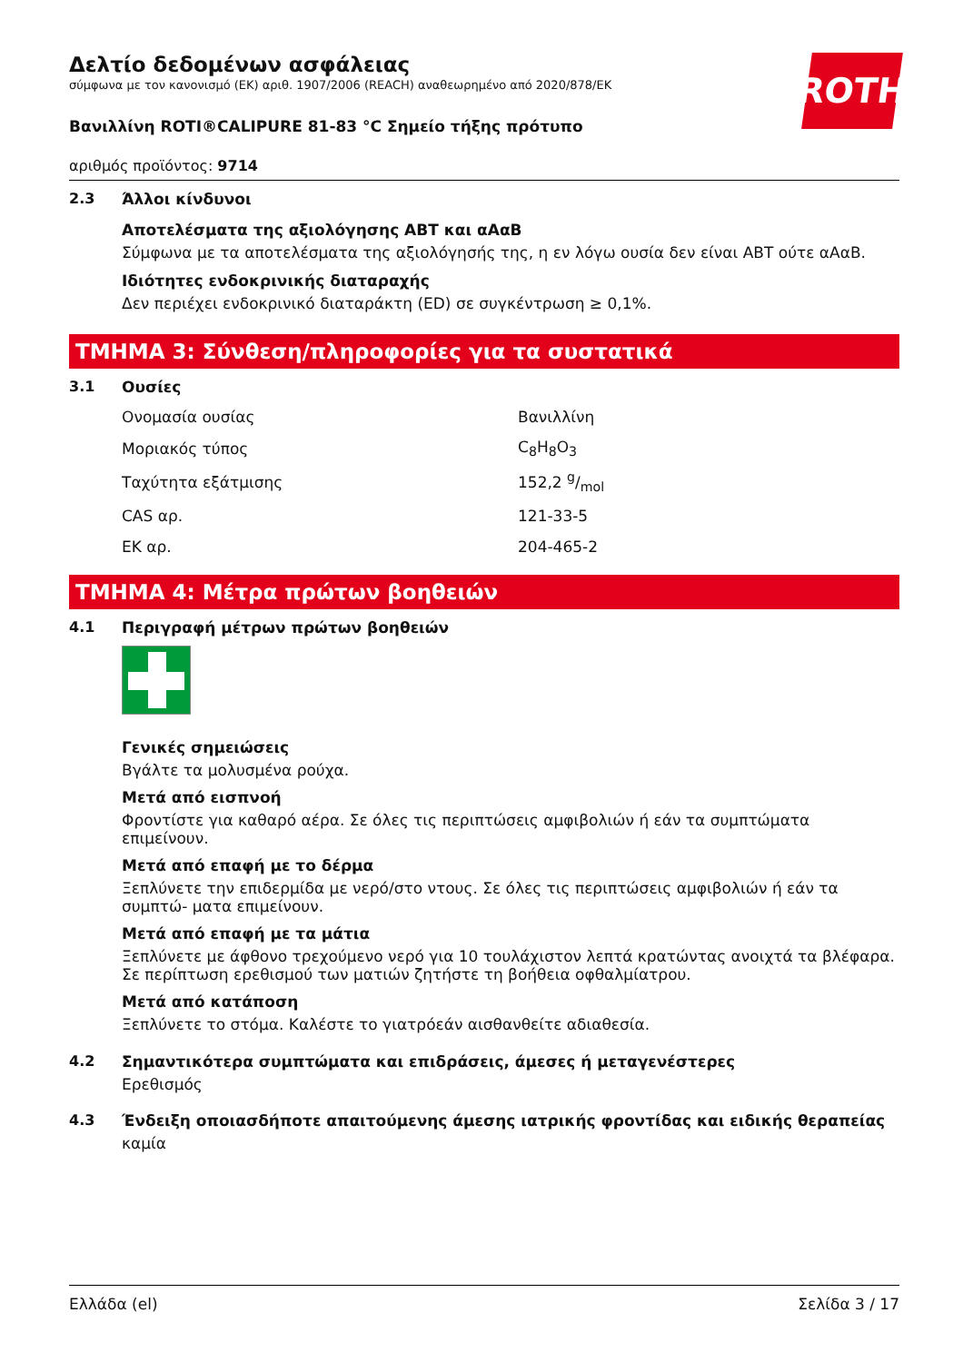ROTH
Δελτίο δεδομένων ασφάλειας
σύμφωνα με τον κανονισμό (ΕΚ) αριθ. 1907/2006 (REACH) αναθεωρημένο από 2020/878/ΕΚ
Βανιλλίνη ROTI®CALIPURE 81-83 °C Σημείο τήξης πρότυπο
αριθμός προϊόντος: 9714
2.3 Άλλοι κίνδυνοι
Αποτελέσματα της αξιολόγησης ΑΒΤ και αΑαΒ
Σύμφωνα με τα αποτελέσματα της αξιολόγησής της, η εν λόγω ουσία δεν είναι ΑΒΤ ούτε αΑαΒ.
Ιδιότητες ενδοκρινικής διαταραχής
Δεν περιέχει ενδοκρινικό διαταράκτη (ED) σε συγκέντρωση ≥ 0,1%.
ΤΜΗΜΑ 3: Σύνθεση/πληροφορίες για τα συστατικά
3.1 Ουσίες
| Ονομασία ουσίας | Βανιλλίνη |
| Μοριακός τύπος | C<sub>8</sub>H<sub>8</sub>O<sub>3</sub> |
| Ταχύτητα εξάτμισης | 152,2 g/mol |
| CAS αρ. | 121-33-5 |
| ΕΚ αρ. | 204-465-2 |
ΤΜΗΜΑ 4: Μέτρα πρώτων βοηθειών
4.1 Περιγραφή μέτρων πρώτων βοηθειών
Γενικές σημειώσεις
Βγάλτε τα μολυσμένα ρούχα.
Μετά από εισπνοή
Φροντίστε για καθαρό αέρα. Σε όλες τις περιπτώσεις αμφιβολιών ή εάν τα συμπτώματα επιμείνουν.
Μετά από επαφή με το δέρμα
Ξεπλύνετε την επιδερμίδα με νερό/στο ντους. Σε όλες τις περιπτώσεις αμφιβολιών ή εάν τα συμπτώ- ματα επιμείνουν.
Μετά από επαφή με τα μάτια
Ξεπλύνετε με άφθονο τρεχούμενο νερό για 10 τουλάχιστον λεπτά κρατώντας ανοιχτά τα βλέφαρα. Σε περίπτωση ερεθισμού των ματιών ζητήστε τη βοήθεια οφθαλμίατρου.
Μετά από κατάποση
Ξεπλύνετε το στόμα. Καλέστε το γιατρόεάν αισθανθείτε αδιαθεσία.
4.2 Σημαντικότερα συμπτώματα και επιδράσεις, άμεσες ή μεταγενέστερες
Ερεθισμός
4.3 Ένδειξη οποιασδήποτε απαιτούμενης άμεσης ιατρικής φροντίδας και ειδικής θεραπείας
καμία
Ελλάδα (el) Σελίδα 3 / 17